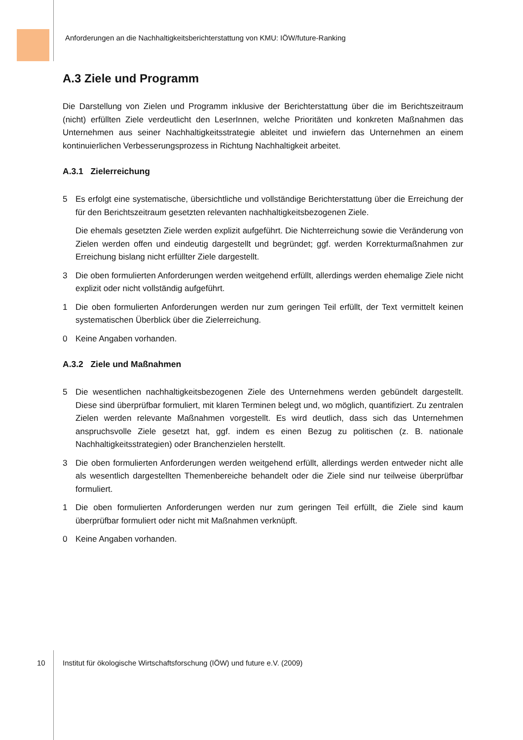Anforderungen an die Nachhaltigkeitsberichterstattung von KMU: IÖW/future-Ranking
A.3 Ziele und Programm
Die Darstellung von Zielen und Programm inklusive der Berichterstattung über die im Berichtszeitraum (nicht) erfüllten Ziele verdeutlicht den LeserInnen, welche Prioritäten und konkreten Maßnahmen das Unternehmen aus seiner Nachhaltigkeitsstrategie ableitet und inwiefern das Unternehmen an einem kontinuierlichen Verbesserungsprozess in Richtung Nachhaltigkeit arbeitet.
A.3.1 Zielerreichung
5
Es erfolgt eine systematische, übersichtliche und vollständige Berichterstattung über die Erreichung der für den Berichtszeitraum gesetzten relevanten nachhaltigkeitsbezogenen Ziele.
Die ehemals gesetzten Ziele werden explizit aufgeführt. Die Nichterreichung sowie die Veränderung von Zielen werden offen und eindeutig dargestellt und begründet; ggf. werden Korrekturmaßnahmen zur Erreichung bislang nicht erfüllter Ziele dargestellt.
3 Die oben formulierten Anforderungen werden weitgehend erfüllt, allerdings werden ehemalige Ziele nicht explizit oder nicht vollständig aufgeführt.
1 Die oben formulierten Anforderungen werden nur zum geringen Teil erfüllt, der Text vermittelt keinen systematischen Überblick über die Zielerreichung.
0 Keine Angaben vorhanden.
A.3.2 Ziele und Maßnahmen
5 Die wesentlichen nachhaltigkeitsbezogenen Ziele des Unternehmens werden gebündelt dargestellt. Diese sind überprüfbar formuliert, mit klaren Terminen belegt und, wo möglich, quantifiziert. Zu zentralen Zielen werden relevante Maßnahmen vorgestellt. Es wird deutlich, dass sich das Unternehmen anspruchsvolle Ziele gesetzt hat, ggf. indem es einen Bezug zu politischen (z. B. nationale Nachhaltigkeitsstrategien) oder Branchenzielen herstellt.
3 Die oben formulierten Anforderungen werden weitgehend erfüllt, allerdings werden entweder nicht alle als wesentlich dargestellten Themenbereiche behandelt oder die Ziele sind nur teilweise überprüfbar formuliert.
1 Die oben formulierten Anforderungen werden nur zum geringen Teil erfüllt, die Ziele sind kaum überprüfbar formuliert oder nicht mit Maßnahmen verknüpft.
0 Keine Angaben vorhanden.
10 Institut für ökologische Wirtschaftsforschung (IÖW) und future e.V. (2009)